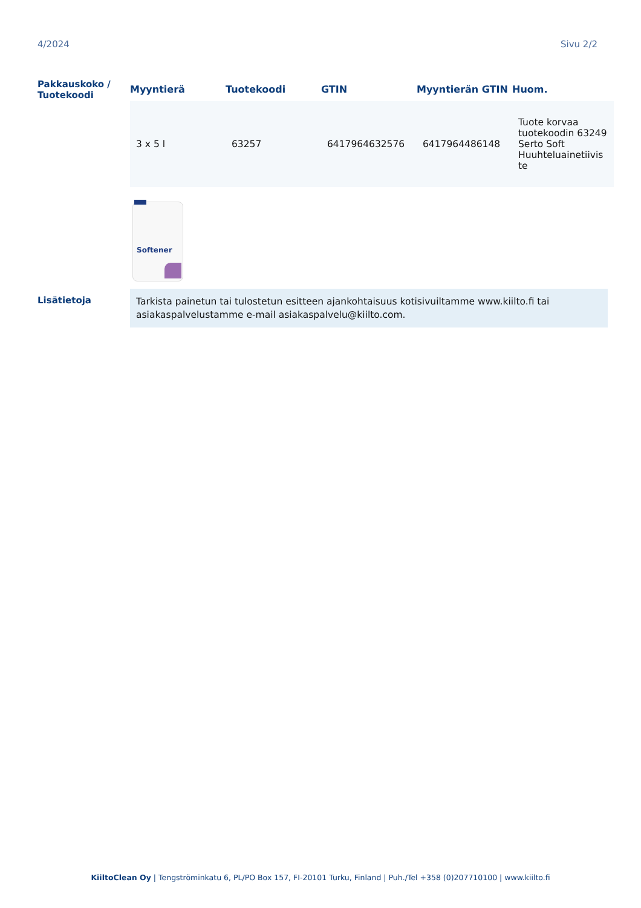4/2024 Sivu 2/2
Pakkauskoko /
Tuotekoodi
| Myyntierä | Tuotekoodi | GTIN | Myyntierän GTIN | Huom. |
| --- | --- | --- | --- | --- |
| 3 x 5 l | 63257 | 6417964632576 | 6417964486148 | Tuote korvaa tuotekoodin 63249 Serto Soft Huuhteluainetiivis te |
Softener
Lisätietoja
Tarkista painetun tai tulostetun esitteen ajankohtaisuus kotisivuiltamme www.kiilto.fi tai asiakaspalvelustamme e-mail asiakaspalvelu@kiilto.com.
KiiltoClean Oy | Tengströminkatu 6, PL/PO Box 157, FI-20101 Turku, Finland | Puh./Tel +358 (0)207710100 | www.kiilto.fi